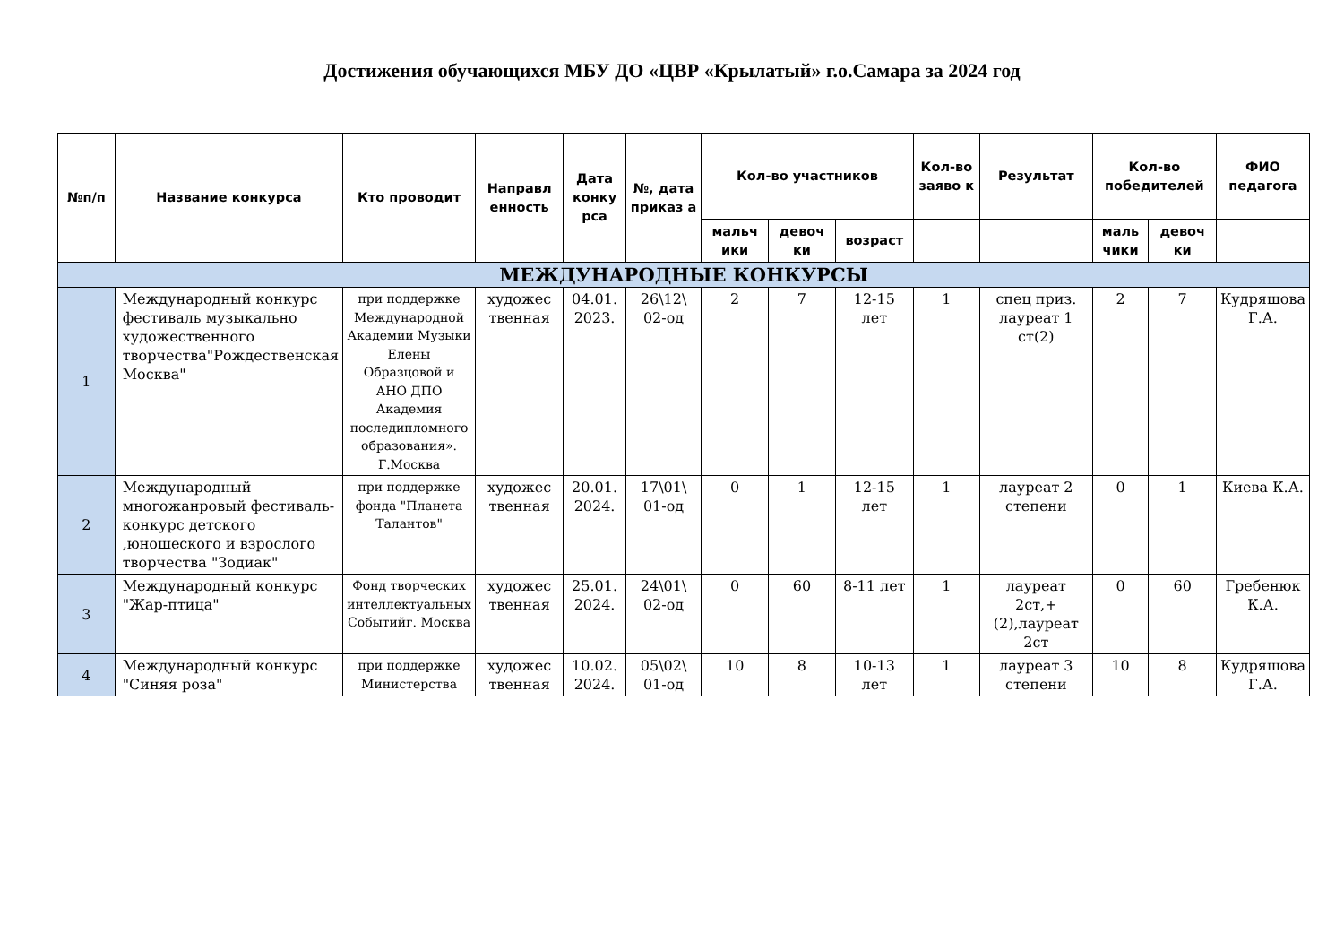Достижения обучающихся МБУ ДО «ЦВР «Крылатый» г.о.Самара за 2024 год
| №п/п | Название конкурса | Кто проводит | Направл енность | Дата конку рса | №, дата приказ а | Кол-во участников | | | Кол-во заяво к | Результат | Кол-во победителей | | ФИО педагога |
| --- | --- | --- | --- | --- | --- | --- | --- | --- | --- | --- | --- | --- | --- |
| | | | | | | мальч ики | девоч ки | возраст | | | маль чики | девоч ки | |
| МЕЖДУНАРОДНЫЕ КОНКУРСЫ | | | | | | | | | | | | | |
| 1 | Международный конкурс фестиваль музыкально художественного творчества"Рождественская Москва" | при поддержке Международной Академии Музыки Елены Образцовой и АНО ДПО Академия последипломного образования». Г.Москва | художес твенная | 04.01. 2023. | 26\12\ 02-од | 2 | 7 | 12-15 лет | 1 | спец приз. лауреат 1 ст(2) | 2 | 7 | Кудряшова Г.А. |
| 2 | Международный многожанровый фестиваль- конкурс детского ,юношеского и взрослого творчества "Зодиак" | при поддержке фонда "Планета Талантов" | художес твенная | 20.01. 2024. | 17\01\ 01-од | 0 | 1 | 12-15 лет | 1 | лауреат 2 степени | 0 | 1 | Киева К.А. |
| 3 | Международный конкурс "Жар-птица" | Фонд творческих интеллектуальных Событийг. Москва | художес твенная | 25.01. 2024. | 24\01\ 02-од | 0 | 60 | 8-11 лет | 1 | лауреат 2ст,+(2),лауреат 2ст | 0 | 60 | Гребенюк К.А. |
| 4 | Международный конкурс "Синяя роза" | при поддержке Министерства | художес твенная | 10.02. 2024. | 05\02\ 01-од | 10 | 8 | 10-13 лет | 1 | лауреат 3 степени | 10 | 8 | Кудряшова Г.А. |